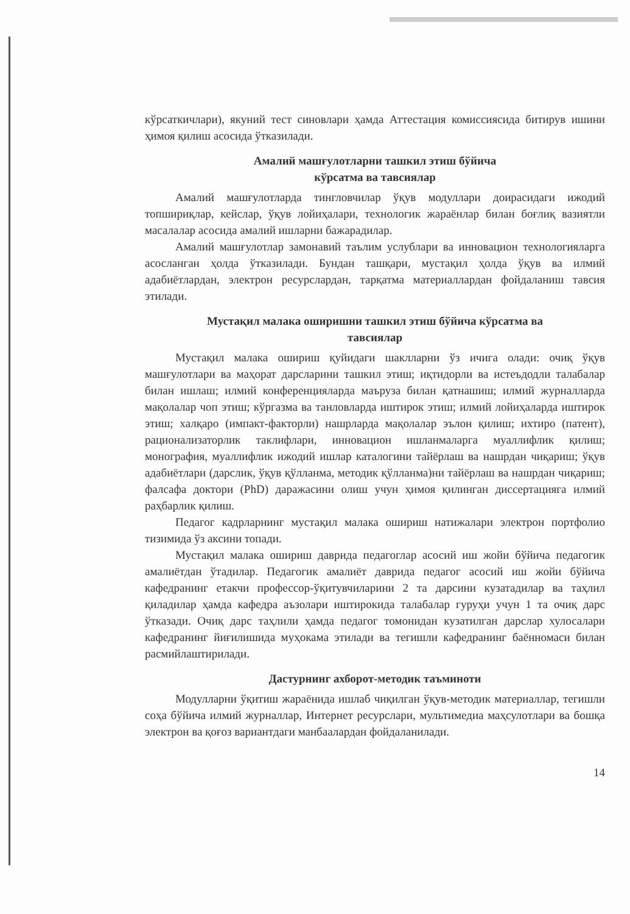кўрсаткичлари), якуний тест синовлари ҳамда Аттестация комиссиясида битирув ишини ҳимоя қилиш асосида ўтказилади.
Амалий машғулотларни ташкил этиш бўйича
кўрсатма ва тавсиялар
Амалий машғулотларда тингловчилар ўқув модуллари доирасидаги ижодий топшириқлар, кейслар, ўқув лойиҳалари, технологик жараёнлар билан боғлиқ вазиятли масалалар асосида амалий ишларни бажарадилар.
Амалий машғулотлар замонавий таълим услублари ва инновацион технологияларга асосланган ҳолда ўтказилади. Бундан ташқари, мустақил ҳолда ўқув ва илмий адабиётлардан, электрон ресурслардан, тарқатма материаллардан фойдаланиш тавсия этилади.
Мустақил малака оширишни ташкил этиш бўйича кўрсатма ва
тавсиялар
Мустақил малака ошириш қуйидаги шаклларни ўз ичига олади: очиқ ўқув машғулотлари ва маҳорат дарсларини ташкил этиш; иқтидорли ва истеъдодли талабалар билан ишлаш; илмий конференцияларда маъруза билан қатнашиш; илмий журналларда мақолалар чоп этиш; кўргазма ва танловларда иштирок этиш; илмий лойиҳаларда иштирок этиш; халқаро (импакт-факторли) нашрларда мақолалар эълон қилиш; ихтиро (патент), рационализаторлик таклифлари, инновацион ишланмаларга муаллифлик қилиш; монография, муаллифлик ижодий ишлар каталогини тайёрлаш ва нашрдан чиқариш; ўқув адабиётлари (дарслик, ўқув қўлланма, методик қўлланма)ни тайёрлаш ва нашрдан чиқариш; фалсафа доктори (PhD) даражасини олиш учун ҳимоя қилинган диссертацияга илмий раҳбарлик қилиш.
Педагог кадрларнинг мустақил малака ошириш натижалари электрон портфолио тизимида ўз аксини топади.
Мустақил малака ошириш даврида педагоглар асосий иш жойи бўйича педагогик амалиётдан ўтадилар. Педагогик амалиёт даврида педагог асосий иш жойи бўйича кафедранинг етакчи профессор-ўқитувчиларини 2 та дарсини кузатадилар ва таҳлил қиладилар ҳамда кафедра аъзолари иштирокида талабалар гуруҳи учун 1 та очиқ дарс ўтказади. Очиқ дарс таҳлили ҳамда педагог томонидан кузатилган дарслар хулосалари кафедранинг йиғилишида муҳокама этилади ва тегишли кафедранинг баённомаси билан расмийлаштирилади.
Дастурнинг ахборот-методик таъминоти
Модулларни ўқитиш жараёнида ишлаб чиқилган ўқув-методик материаллар, тегишли соҳа бўйича илмий журналлар, Интернет ресурслари, мультимедиа маҳсулотлари ва бошқа электрон ва қоғоз вариантдаги манбаалардан фойдаланилади.
14